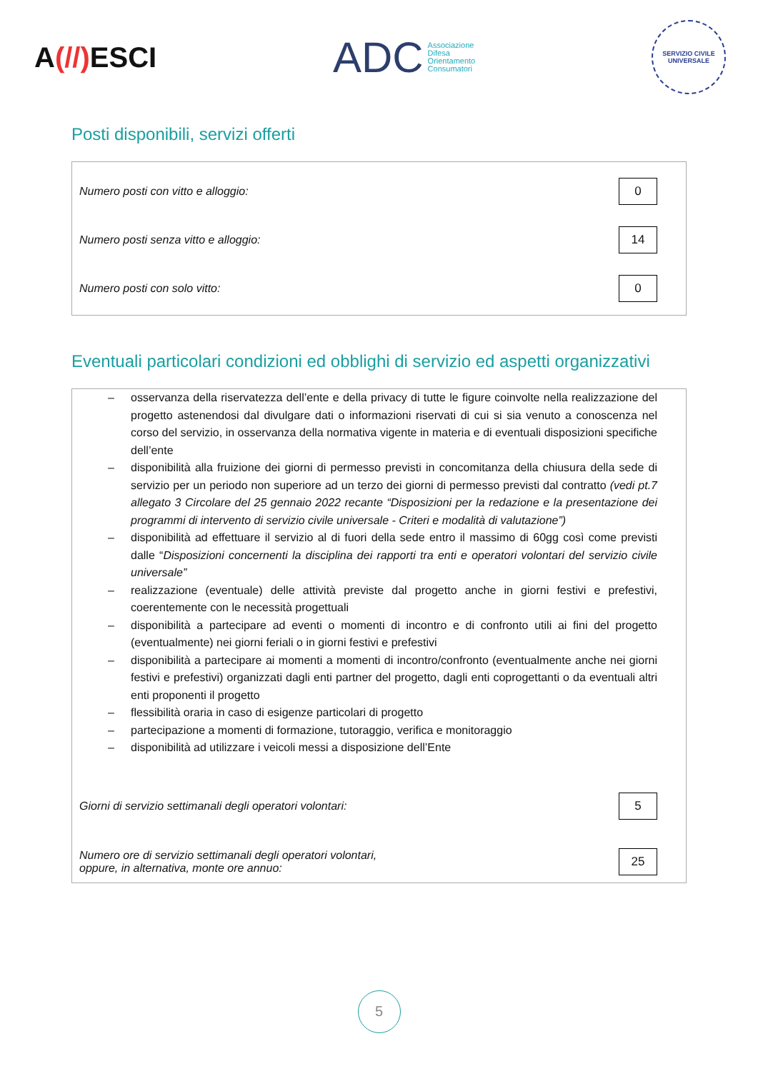A(//) ESCI
ADC Associazione
Difesa
Orientamento
Consumatori
SERVIZIO CIVILE UNIVERSALE
Posti disponibili, servizi offerti
Numero posti con vitto e alloggio: 0
Numero posti senza vitto e alloggio: 14
Numero posti con solo vitto: 0
Eventuali particolari condizioni ed obblighi di servizio ed aspetti organizzativi
– osservanza della riservatezza dell’ente e della privacy di tutte le figure coinvolte nella realizzazione del progetto astenendosi dal divulgare dati o informazioni riservati di cui si sia venuto a conoscenza nel corso del servizio, in osservanza della normativa vigente in materia e di eventuali disposizioni specifiche dell’ente
– disponibilità alla fruizione dei giorni di permesso previsti in concomitanza della chiusura della sede di servizio per un periodo non superiore ad un terzo dei giorni di permesso previsti dal contratto (vedi pt.7 allegato 3 Circolare del 25 gennaio 2022 recante “Disposizioni per la redazione e la presentazione dei programmi di intervento di servizio civile universale - Criteri e modalità di valutazione”)
– disponibilità ad effettuare il servizio al di fuori della sede entro il massimo di 60gg così come previsti dalle “Disposizioni concernenti la disciplina dei rapporti tra enti e operatori volontari del servizio civile universale”
– realizzazione (eventuale) delle attività previste dal progetto anche in giorni festivi e prefestivi, coerentemente con le necessità progettuali
– disponibilità a partecipare ad eventi o momenti di incontro e di confronto utili ai fini del progetto (eventualmente) nei giorni feriali o in giorni festivi e prefestivi
– disponibilità a partecipare ai momenti a momenti di incontro/confronto (eventualmente anche nei giorni festivi e prefestivi) organizzati dagli enti partner del progetto, dagli enti coprogettanti o da eventuali altri enti proponenti il progetto
– flessibilità oraria in caso di esigenze particolari di progetto
– partecipazione a momenti di formazione, tutoraggio, verifica e monitoraggio
– disponibilità ad utilizzare i veicoli messi a disposizione dell’Ente
Giorni di servizio settimanali degli operatori volontari: 5
Numero ore di servizio settimanali degli operatori volontari,
oppure, in alternativa, monte ore annuo: 25
5